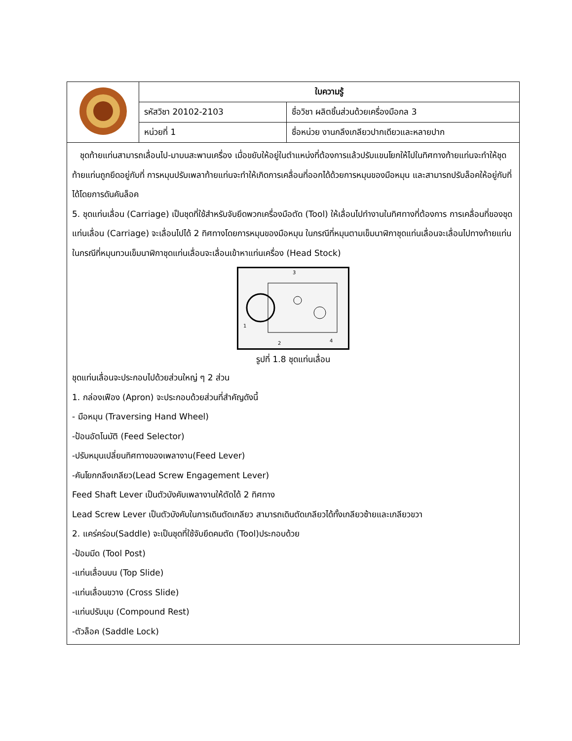| | ใบความรู้ | |
| | รหัสวิชา 20102-2103 | ชื่อวิชา ผลิตชิ้นส่วนด้วยเครื่องมือกล 3 |
| | หน่วยที่ 1 | ชื่อหน่วย งานกลึงเกลียวปากเดียวและหลายปาก |
ชุดท้ายแท่นสามารถเลื่อนไป-มาบนสะพานเครื่อง เมื่อขยับให้อยู่ในตำแหน่งที่ต้องการแล้วปรับแขนโยกให้ไปในทิศทางท้ายแท่นจะทำให้ชุดท้ายแท่นถูกยึดอยู่กับที่ การหมุนปรับเพลาท้ายแท่นจะทำให้เกิดการเคลื่อนที่ออกได้ด้วยการหมุนของมือหมุน และสามารถปรับล็อคให้อยู่กับที่ได้โดยการดันคันล็อค
5. ชุดแท่นเลื่อน (Carriage) เป็นชุดที่ใช้สำหรับจับยึดพวกเครื่องมือตัด (Tool) ให้เลื่อนไปทำงานในทิศทางที่ต้องการ การเคลื่อนที่ของชุดแท่นเลื่อน (Carriage) จะเลื่อนไปได้ 2 ทิศทางโดยการหมุนของมือหมุน ในกรณีที่หมุนตามเข็มนาฬิกาชุดแท่นเลื่อนจะเลื่อนไปทางท้ายแท่น ในกรณีที่หมุนทวนเข็มนาฬิกาชุดแท่นเลื่อนจะเลื่อนเข้าหาแท่นเครื่อง (Head Stock)
3
1
2
4
รูปที่ 1.8 ชุดแท่นเลื่อน
ชุดแท่นเลื่อนจะประกอบไปด้วยส่วนใหญ่ ๆ 2 ส่วน
1. กล่องเฟือง (Apron) จะประกอบด้วยส่วนที่สำคัญดังนี้
- มือหมุน (Traversing Hand Wheel)
-ป้อนอัตโนมัติ (Feed Selector)
-ปรับหมุนเปลี่ยนทิศทางของเพลางาน(Feed Lever)
-คันโยกกลึงเกลียว(Lead Screw Engagement Lever)
Feed Shaft Lever เป็นตัวบังคับเพลางานให้ตัดได้ 2 ทิศทาง
Lead Screw Lever เป็นตัวบังคับในการเดินตัดเกลียว สามารถเดินตัดเกลียวได้ทั้งเกลียวซ้ายและเกลียวขวา
2. แคร่คร่อม(Saddle) จะเป็นชุดที่ใช้จับยึดคมตัด (Tool)ประกอบด้วย
-ป้อมมีด (Tool Post)
-แท่นเลื่อนบน (Top Slide)
-แท่นเลื่อนขวาง (Cross Slide)
-แท่นปรับมุม (Compound Rest)
-ตัวล็อค (Saddle Lock)